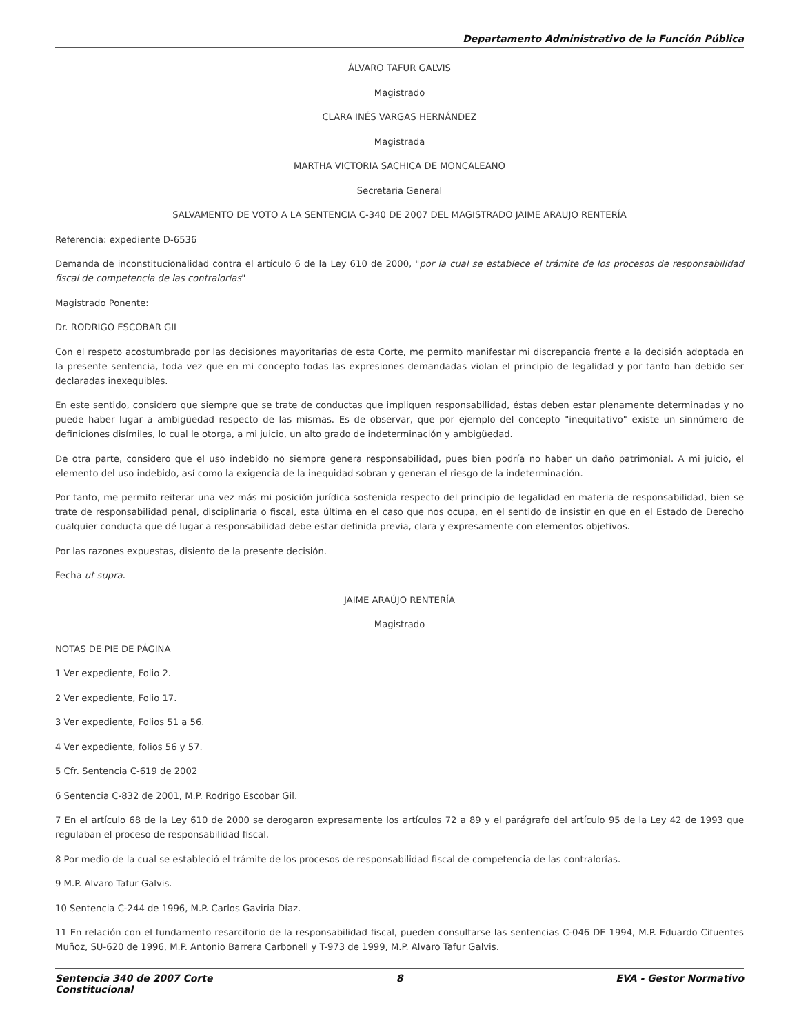Departamento Administrativo de la Función Pública
ÁLVARO TAFUR GALVIS
Magistrado
CLARA INÉS VARGAS HERNÁNDEZ
Magistrada
MARTHA VICTORIA SACHICA DE MONCALEANO
Secretaria General
SALVAMENTO DE VOTO A LA SENTENCIA C-340 DE 2007 DEL MAGISTRADO JAIME ARAUJO RENTERÍA
Referencia: expediente D-6536
Demanda de inconstitucionalidad contra el artículo 6 de la Ley 610 de 2000, "por la cual se establece el trámite de los procesos de responsabilidad fiscal de competencia de las contralorías"
Magistrado Ponente:
Dr. RODRIGO ESCOBAR GIL
Con el respeto acostumbrado por las decisiones mayoritarias de esta Corte, me permito manifestar mi discrepancia frente a la decisión adoptada en la presente sentencia, toda vez que en mi concepto todas las expresiones demandadas violan el principio de legalidad y por tanto han debido ser declaradas inexequibles.
En este sentido, considero que siempre que se trate de conductas que impliquen responsabilidad, éstas deben estar plenamente determinadas y no puede haber lugar a ambigüedad respecto de las mismas. Es de observar, que por ejemplo del concepto "inequitativo" existe un sinnúmero de definiciones disímiles, lo cual le otorga, a mi juicio, un alto grado de indeterminación y ambigüedad.
De otra parte, considero que el uso indebido no siempre genera responsabilidad, pues bien podría no haber un daño patrimonial. A mi juicio, el elemento del uso indebido, así como la exigencia de la inequidad sobran y generan el riesgo de la indeterminación.
Por tanto, me permito reiterar una vez más mi posición jurídica sostenida respecto del principio de legalidad en materia de responsabilidad, bien se trate de responsabilidad penal, disciplinaria o fiscal, esta última en el caso que nos ocupa, en el sentido de insistir en que en el Estado de Derecho cualquier conducta que dé lugar a responsabilidad debe estar definida previa, clara y expresamente con elementos objetivos.
Por las razones expuestas, disiento de la presente decisión.
Fecha ut supra.
JAIME ARAÚJO RENTERÍA
Magistrado
NOTAS DE PIE DE PÁGINA
1 Ver expediente, Folio 2.
2 Ver expediente, Folio 17.
3 Ver expediente, Folios 51 a 56.
4 Ver expediente, folios 56 y 57.
5 Cfr. Sentencia C-619 de 2002
6 Sentencia C-832 de 2001, M.P. Rodrigo Escobar Gil.
7 En el artículo 68 de la Ley 610 de 2000 se derogaron expresamente los artículos 72 a 89 y el parágrafo del artículo 95 de la Ley 42 de 1993 que regulaban el proceso de responsabilidad fiscal.
8 Por medio de la cual se estableció el trámite de los procesos de responsabilidad fiscal de competencia de las contralorías.
9 M.P. Alvaro Tafur Galvis.
10 Sentencia C-244 de 1996, M.P. Carlos Gaviria Diaz.
11 En relación con el fundamento resarcitorio de la responsabilidad fiscal, pueden consultarse las sentencias C-046 DE 1994, M.P. Eduardo Cifuentes Muñoz, SU-620 de 1996, M.P. Antonio Barrera Carbonell y T-973 de 1999, M.P. Alvaro Tafur Galvis.
Sentencia 340 de 2007 Corte Constitucional
8 EVA - Gestor Normativo